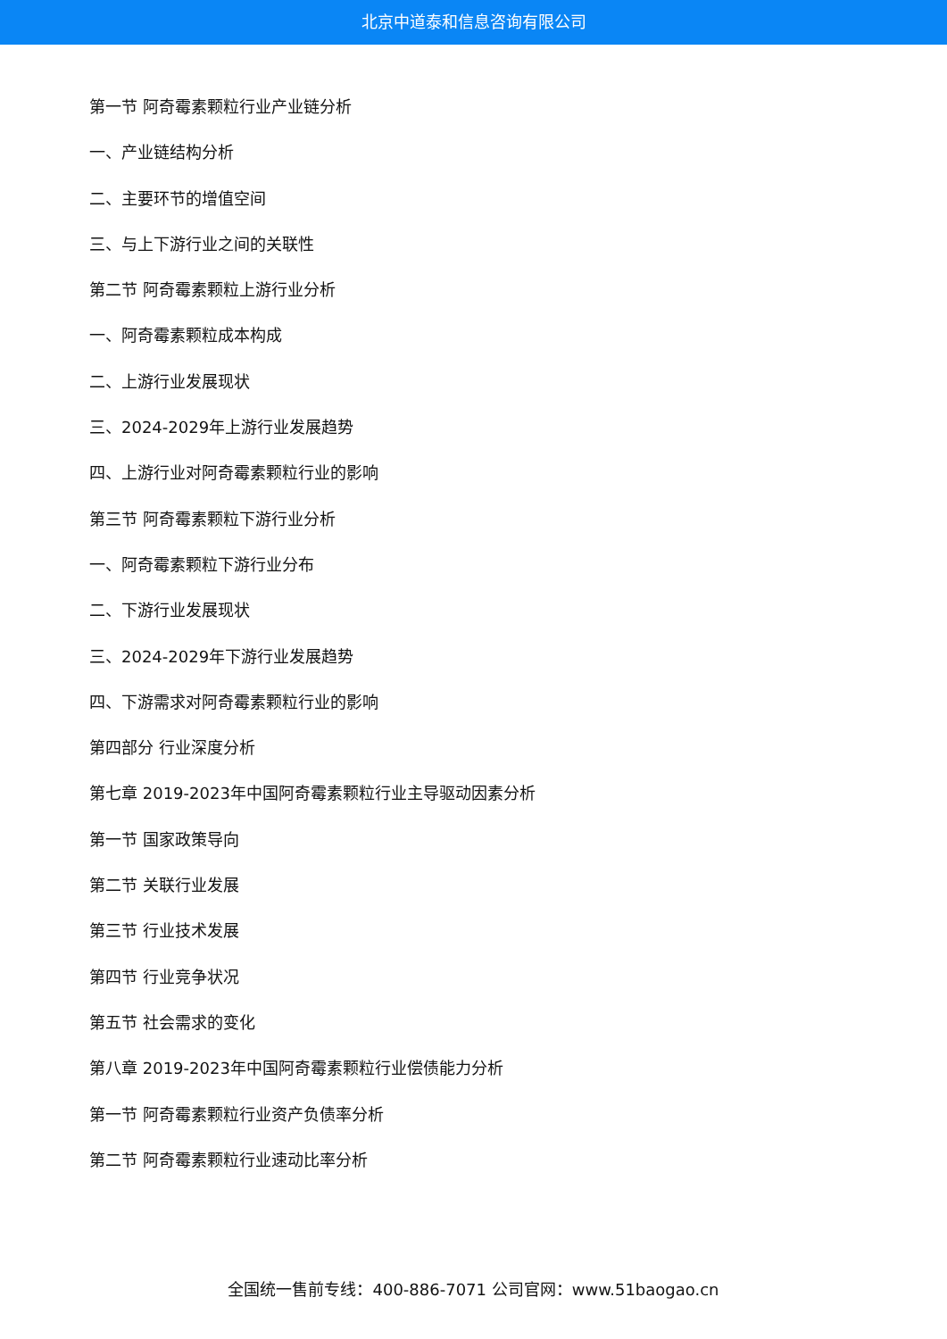北京中道泰和信息咨询有限公司
第一节 阿奇霉素颗粒行业产业链分析
一、产业链结构分析
二、主要环节的增值空间
三、与上下游行业之间的关联性
第二节 阿奇霉素颗粒上游行业分析
一、阿奇霉素颗粒成本构成
二、上游行业发展现状
三、2024-2029年上游行业发展趋势
四、上游行业对阿奇霉素颗粒行业的影响
第三节 阿奇霉素颗粒下游行业分析
一、阿奇霉素颗粒下游行业分布
二、下游行业发展现状
三、2024-2029年下游行业发展趋势
四、下游需求对阿奇霉素颗粒行业的影响
第四部分 行业深度分析
第七章 2019-2023年中国阿奇霉素颗粒行业主导驱动因素分析
第一节 国家政策导向
第二节 关联行业发展
第三节 行业技术发展
第四节 行业竞争状况
第五节 社会需求的变化
第八章 2019-2023年中国阿奇霉素颗粒行业偿债能力分析
第一节 阿奇霉素颗粒行业资产负债率分析
第二节 阿奇霉素颗粒行业速动比率分析
全国统一售前专线：400-886-7071 公司官网：www.51baogao.cn